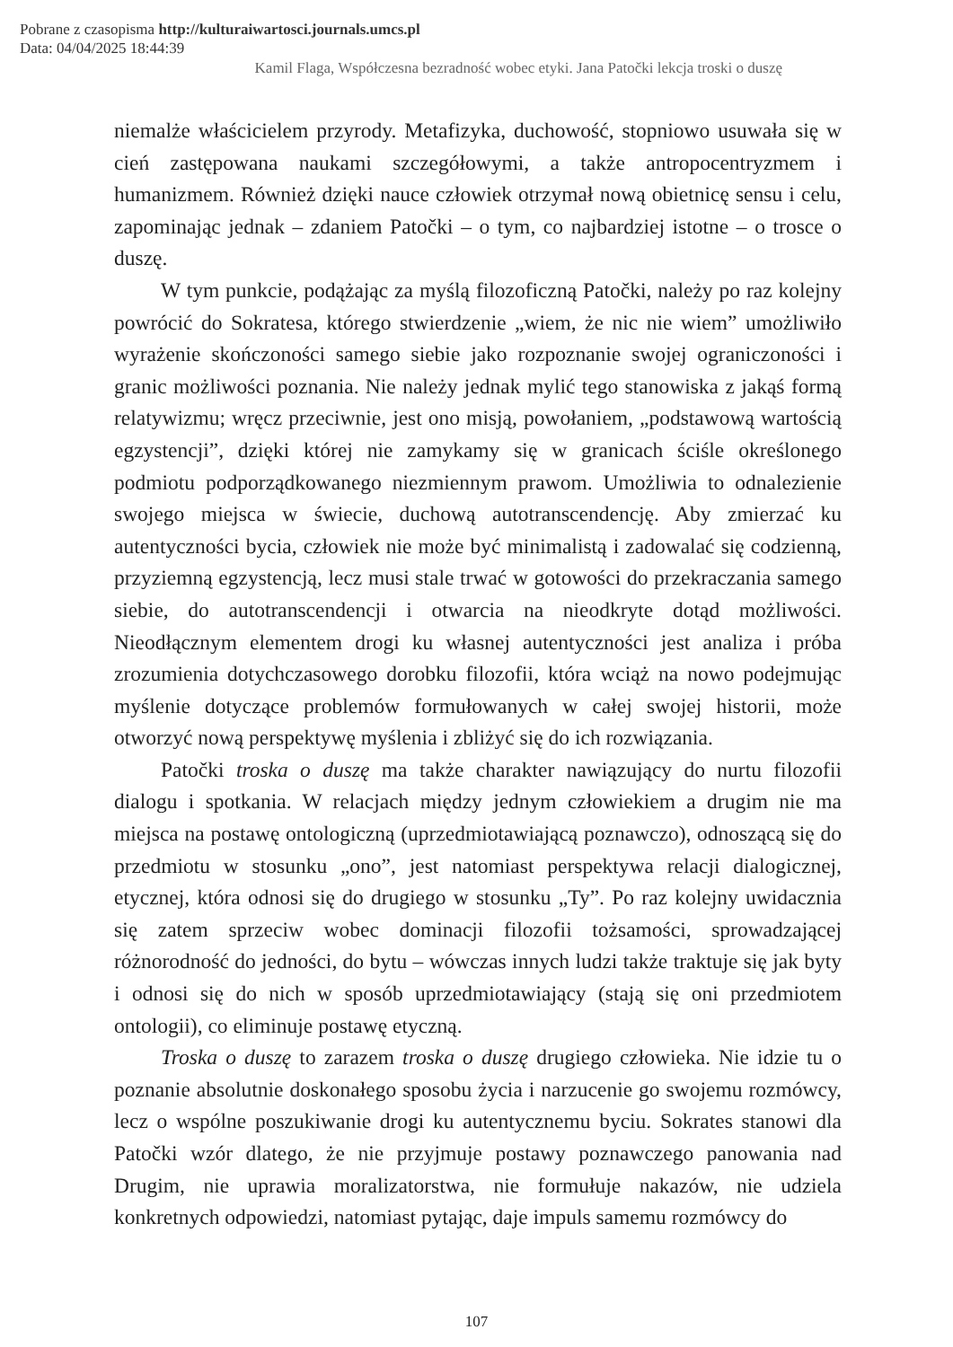Pobrane z czasopisma http://kulturaiwartosci.journals.umcs.pl
Data: 04/04/2025 18:44:39
Kamil Flaga, Współczesna bezradność wobec etyki. Jana Patočki lekcja troski o duszę
niemalże właścicielem przyrody. Metafizyka, duchowość, stopniowo usuwała się w cień zastępowana naukami szczegółowymi, a także antropocentryzmem i humanizmem. Również dzięki nauce człowiek otrzymał nową obietnicę sensu i celu, zapominając jednak – zdaniem Patočki – o tym, co najbardziej istotne – o trosce o duszę.
W tym punkcie, podążając za myślą filozoficzną Patočki, należy po raz kolejny powrócić do Sokratesa, którego stwierdzenie „wiem, że nic nie wiem” umożliwiło wyrażenie skończoności samego siebie jako rozpoznanie swojej ograniczoności i granic możliwości poznania. Nie należy jednak mylić tego stanowiska z jakąś formą relatywizmu; wręcz przeciwnie, jest ono misją, powołaniem, „podstawową wartością egzystencji”, dzięki której nie zamykamy się w granicach ściśle określonego podmiotu podporządkowanego niezmiennym prawom. Umożliwia to odnalezienie swojego miejsca w świecie, duchową autotranscendencję. Aby zmierzać ku autentyczności bycia, człowiek nie może być minimalistą i zadowalać się codzienną, przyziemną egzystencją, lecz musi stale trwać w gotowości do przekraczania samego siebie, do autotranscendencji i otwarcia na nieodkryte dotąd możliwości. Nieodłącznym elementem drogi ku własnej autentyczności jest analiza i próba zrozumienia dotychczasowego dorobku filozofii, która wciąż na nowo podejmując myślenie dotyczące problemów formułowanych w całej swojej historii, może otworzyć nową perspektywę myślenia i zbliżyć się do ich rozwiązania.
Patočki troska o duszę ma także charakter nawiązujący do nurtu filozofii dialogu i spotkania. W relacjach między jednym człowiekiem a drugim nie ma miejsca na postawę ontologiczną (uprzedmiotawiającą poznawczo), odnoszącą się do przedmiotu w stosunku „ono”, jest natomiast perspektywa relacji dialogicznej, etycznej, która odnosi się do drugiego w stosunku „Ty”. Po raz kolejny uwidacznia się zatem sprzeciw wobec dominacji filozofii tożsamości, sprowadzającej różnorodność do jedności, do bytu – wówczas innych ludzi także traktuje się jak byty i odnosi się do nich w sposób uprzedmiotawiający (stają się oni przedmiotem ontologii), co eliminuje postawę etyczną.
Troska o duszę to zarazem troska o duszę drugiego człowieka. Nie idzie tu o poznanie absolutnie doskonałego sposobu życia i narzucenie go swojemu rozmówcy, lecz o wspólne poszukiwanie drogi ku autentycznemu byciu. Sokrates stanowi dla Patočki wzór dlatego, że nie przyjmuje postawy poznawczego panowania nad Drugim, nie uprawia moralizatorstwa, nie formułuje nakazów, nie udziela konkretnych odpowiedzi, natomiast pytając, daje impuls samemu rozmówcy do
107